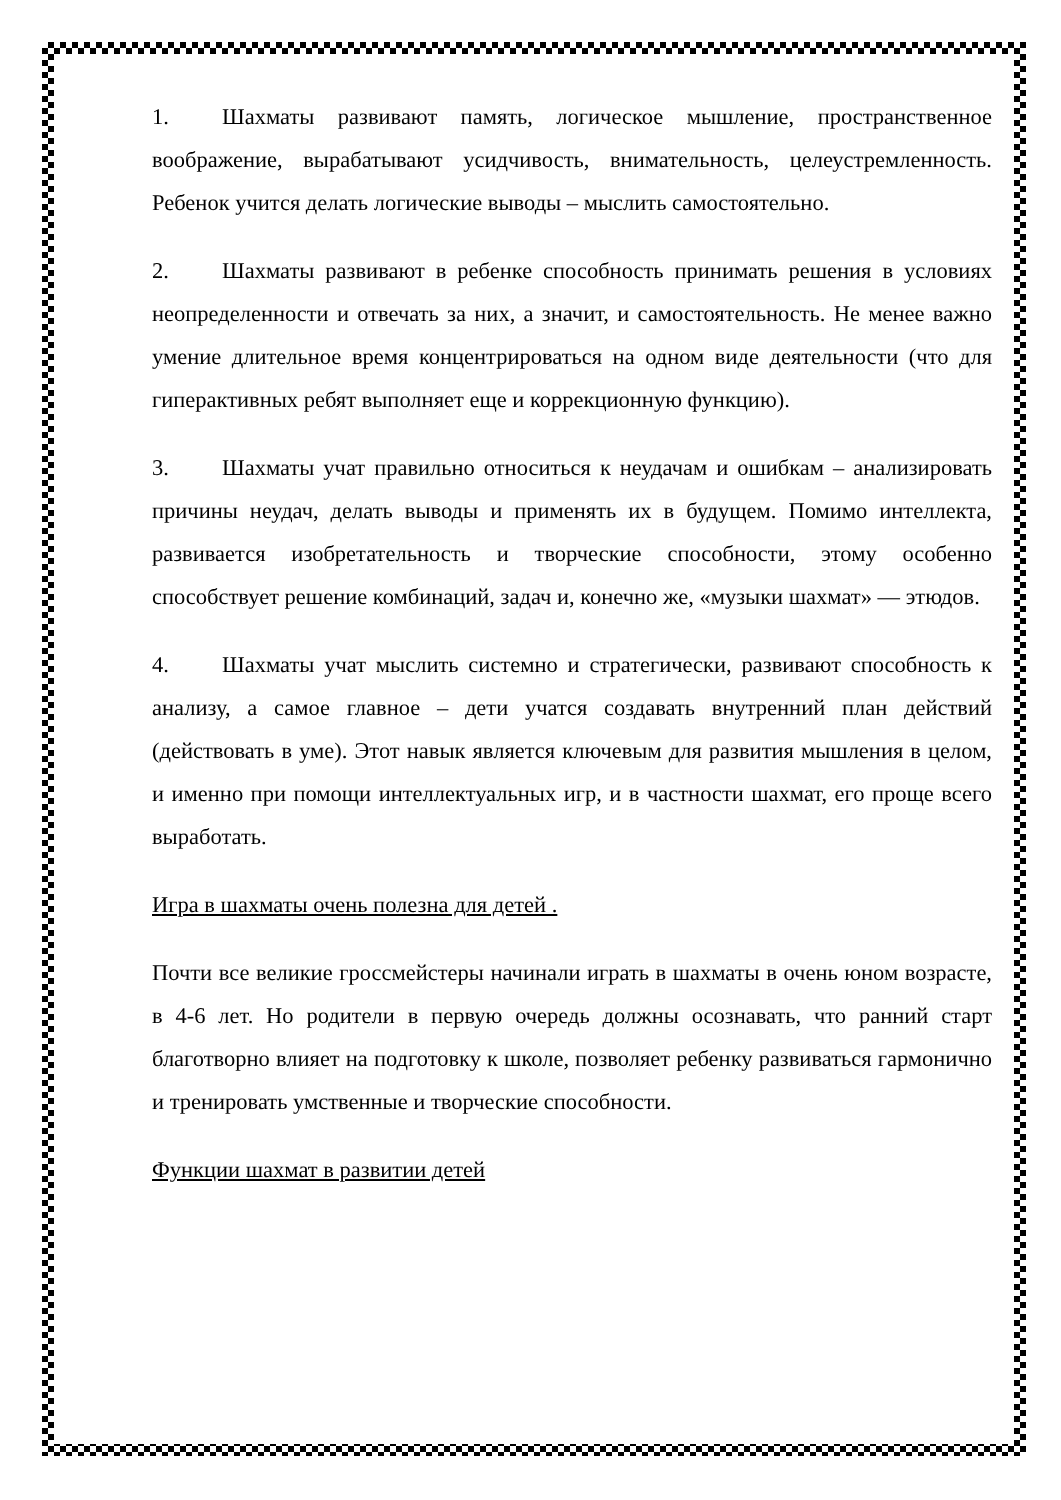1. Шахматы развивают память, логическое мышление, пространственное воображение, вырабатывают усидчивость, внимательность, целеустремленность. Ребенок учится делать логические выводы – мыслить самостоятельно.
2. Шахматы развивают в ребенке способность принимать решения в условиях неопределенности и отвечать за них, а значит, и самостоятельность. Не менее важно умение длительное время концентрироваться на одном виде деятельности (что для гиперактивных ребят выполняет еще и коррекционную функцию).
3. Шахматы учат правильно относиться к неудачам и ошибкам – анализировать причины неудач, делать выводы и применять их в будущем. Помимо интеллекта, развивается изобретательность и творческие способности, этому особенно способствует решение комбинаций, задач и, конечно же, «музыки шахмат» — этюдов.
4. Шахматы учат мыслить системно и стратегически, развивают способность к анализу, а самое главное – дети учатся создавать внутренний план действий (действовать в уме). Этот навык является ключевым для развития мышления в целом, и именно при помощи интеллектуальных игр, и в частности шахмат, его проще всего выработать.
Игра в шахматы очень полезна для детей .
Почти все великие гроссмейстеры начинали играть в шахматы в очень юном возрасте, в 4-6 лет. Но родители в первую очередь должны осознавать, что ранний старт благотворно влияет на подготовку к школе, позволяет ребенку развиваться гармонично и тренировать умственные и творческие способности.
Функции шахмат в развитии детей